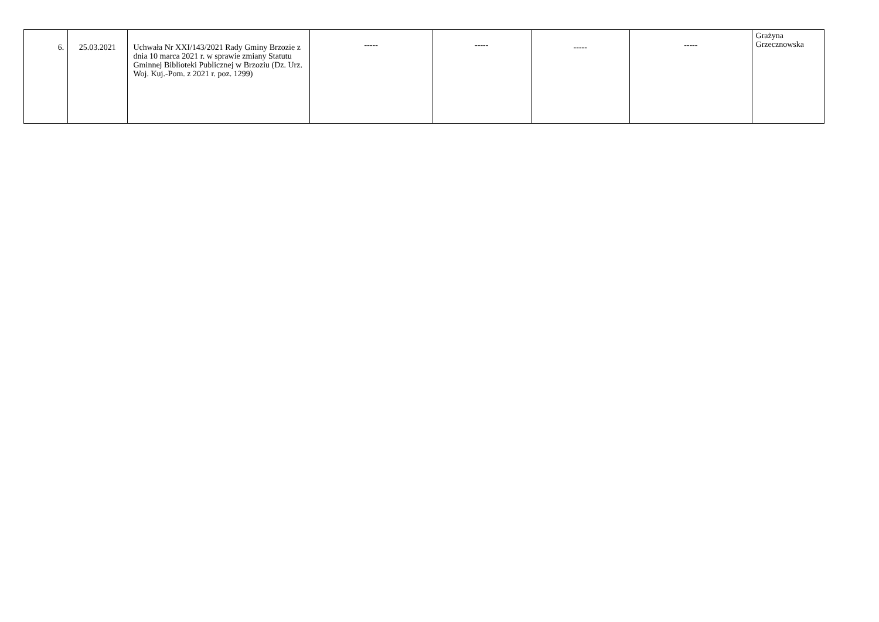| 6. | 25.03.2021 | Uchwała Nr XXI/143/2021 Rady Gminy Brzozie z dnia 10 marca 2021 r. w sprawie zmiany Statutu Gminnej Biblioteki Publicznej w Brzoziu (Dz. Urz. Woj. Kuj.-Pom. z 2021 r. poz. 1299) | ----- | ----- | ----- | ----- | Grażyna Grzecznowska |